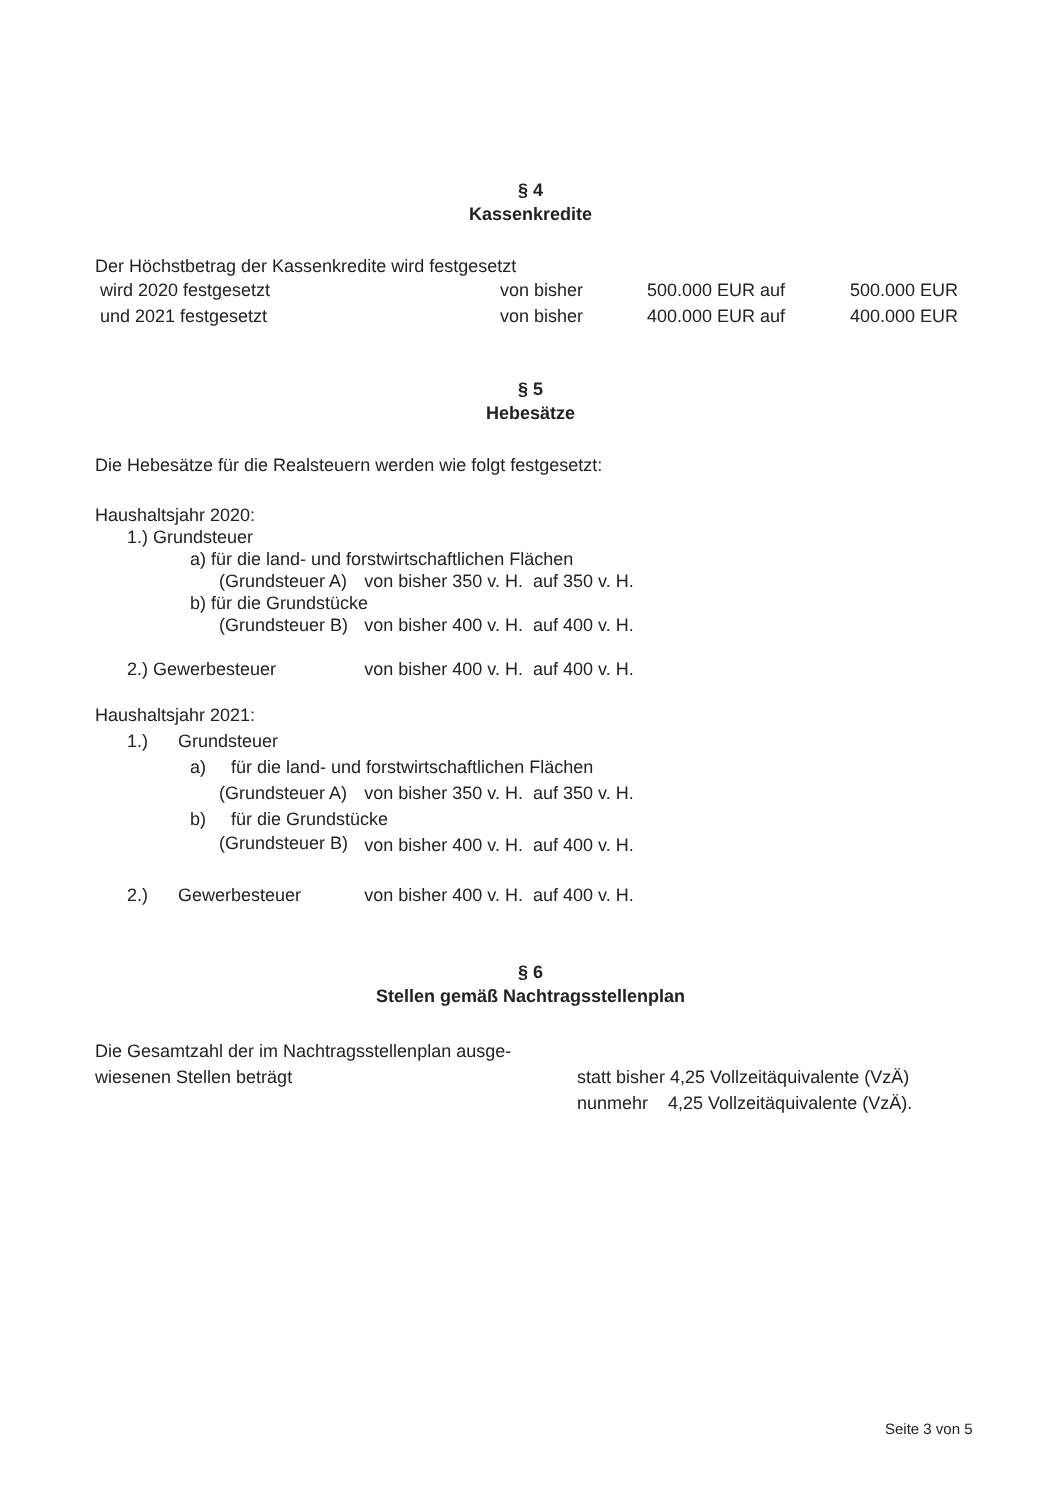§ 4
Kassenkredite
Der Höchstbetrag der Kassenkredite wird festgesetzt
| wird 2020 festgesetzt | von bisher | 500.000 EUR auf | 500.000 EUR |
| und 2021 festgesetzt | von bisher | 400.000 EUR auf | 400.000 EUR |
§ 5
Hebesätze
Die Hebesätze für die Realsteuern werden wie folgt festgesetzt:
| Haushaltsjahr 2020: | |
| 1.) Grundsteuer | |
| a) für die land- und forstwirtschaftlichen Flächen | |
| (Grundsteuer A) | von bisher 350 v. H. auf 350 v. H. |
| b) für die Grundstücke | |
| (Grundsteuer B) | von bisher 400 v. H. auf 400 v. H. |
| 2.) Gewerbesteuer | von bisher 400 v. H. auf 400 v. H. |
| Haushaltsjahr 2021: | |
| 1.) Grundsteuer | |
| a) für die land- und forstwirtschaftlichen Flächen | |
| (Grundsteuer A) | von bisher 350 v. H. auf 350 v. H. |
| b) für die Grundstücke | |
| (Grundsteuer B) | von bisher 400 v. H. auf 400 v. H. |
| 2.) Gewerbesteuer | von bisher 400 v. H. auf 400 v. H. |
§ 6
Stellen gemäß Nachtragsstellenplan
| Die Gesamtzahl der im Nachtragsstellenplan ausge- wiesenen Stellen beträgt | statt bisher 4,25 Vollzeitäquivalente (VzÄ) nunmehr 4,25 Vollzeitäquivalente (VzÄ). |
Seite 3 von 5